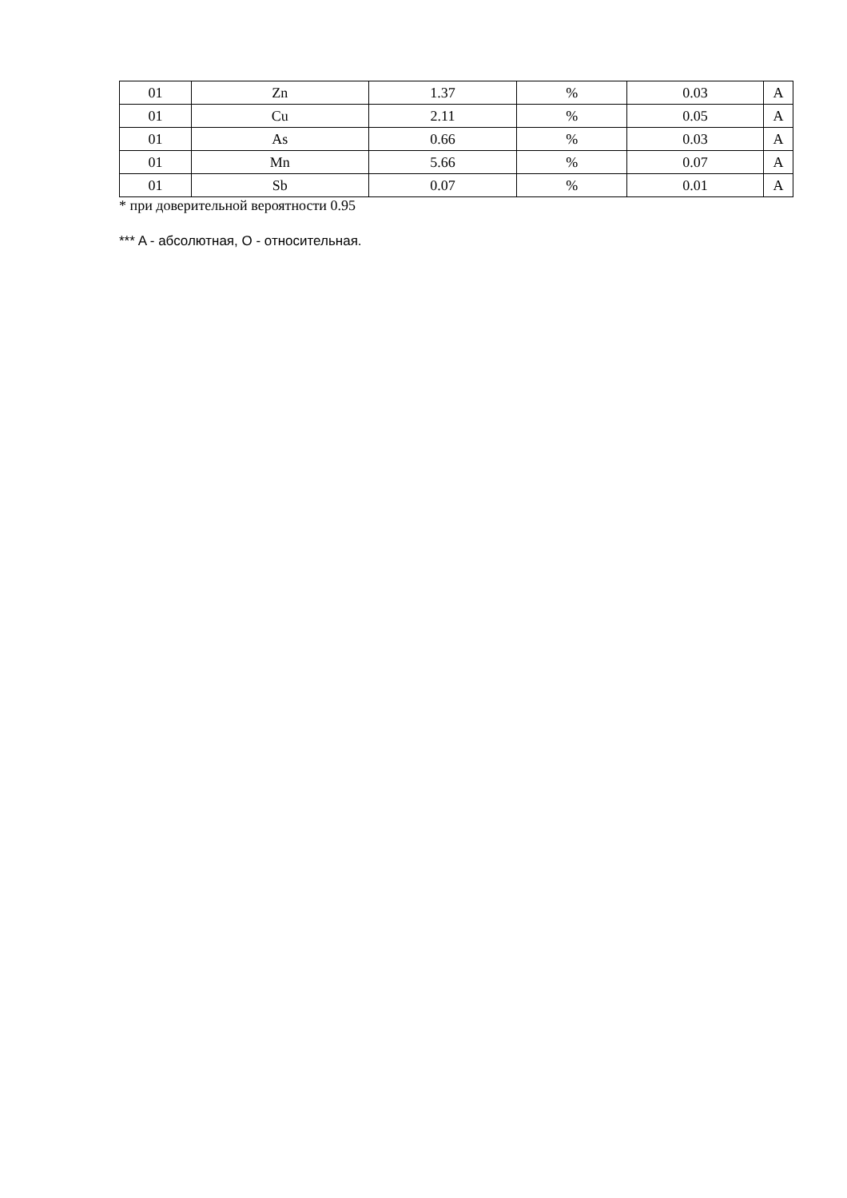| 01 | Zn | 1.37 | % | 0.03 | A |
| 01 | Cu | 2.11 | % | 0.05 | A |
| 01 | As | 0.66 | % | 0.03 | A |
| 01 | Mn | 5.66 | % | 0.07 | A |
| 01 | Sb | 0.07 | % | 0.01 | A |
* при доверительной вероятности 0.95
*** A - абсолютная, O - относительная.